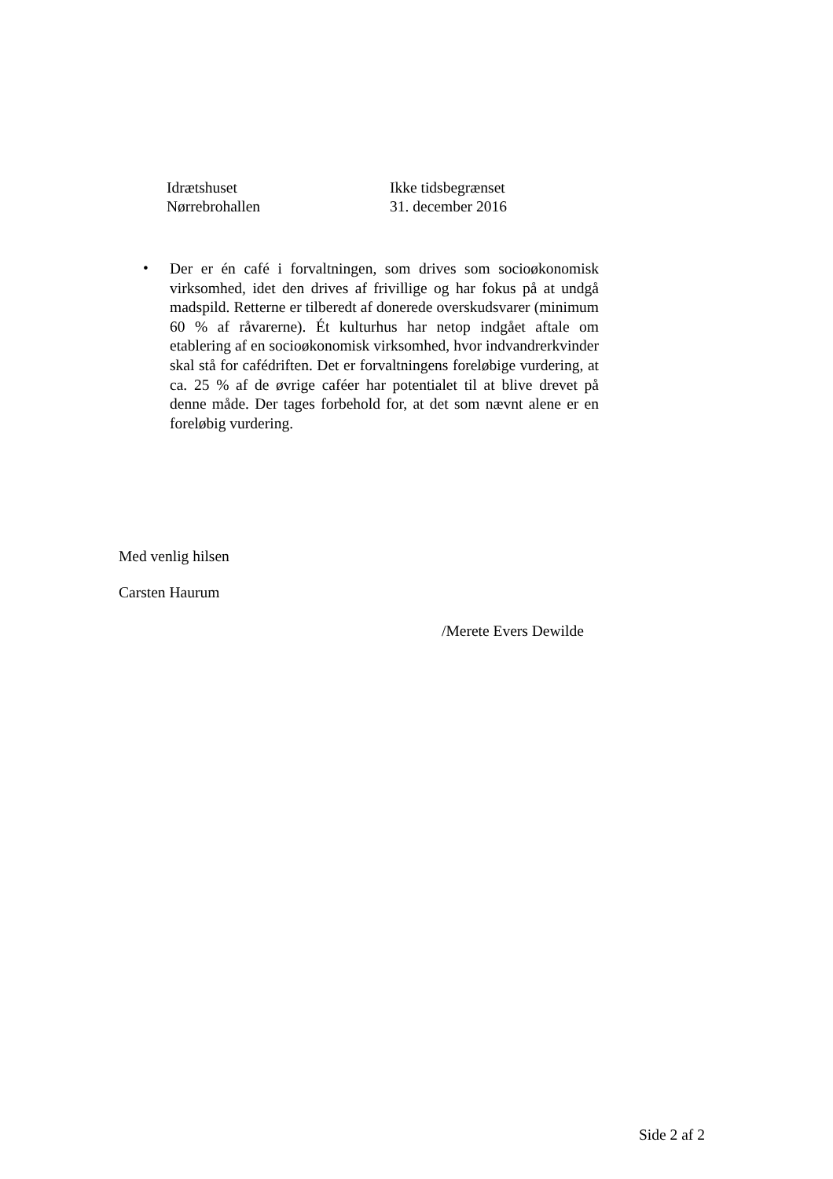| Idrætshuset | Ikke tidsbegrænset |
| Nørrebrohallen | 31. december 2016 |
•
Der er én café i forvaltningen, som drives som socioøkonomisk virksomhed, idet den drives af frivillige og har fokus på at undgå madspild. Retterne er tilberedt af donerede overskudsvarer (minimum 60 % af råvarerne). Ét kulturhus har netop indgået aftale om etablering af en socioøkonomisk virksomhed, hvor indvandrerkvinder skal stå for cafédriften. Det er forvaltningens foreløbige vurdering, at ca. 25 % af de øvrige caféer har potentialet til at blive drevet på denne måde. Der tages forbehold for, at det som nævnt alene er en foreløbig vurdering.
Med venlig hilsen
Carsten Haurum
/Merete Evers Dewilde
Side 2 af 2